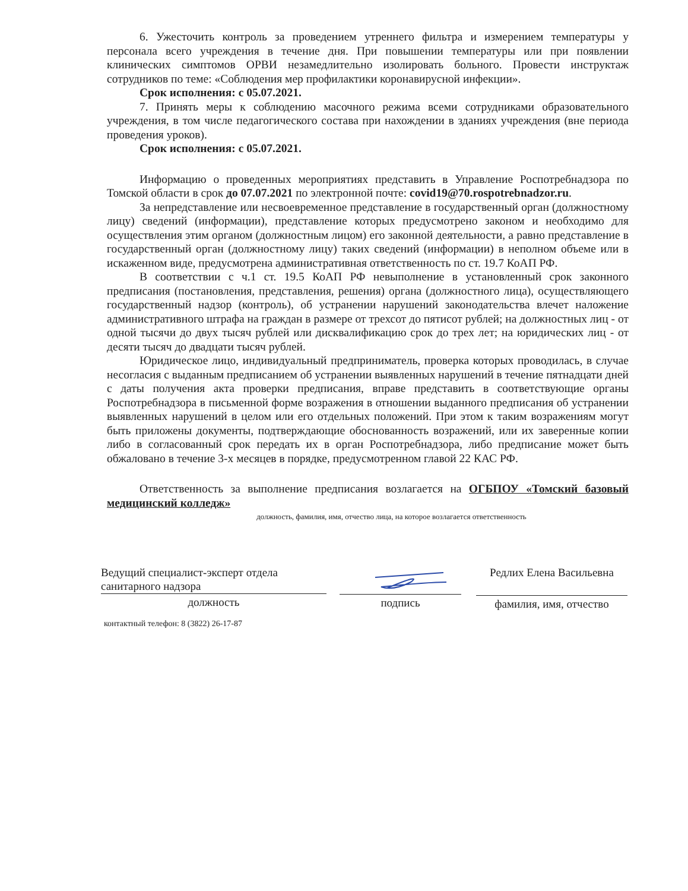6. Ужесточить контроль за проведением утреннего фильтра и измерением температуры у персонала всего учреждения в течение дня. При повышении температуры или при появлении клинических симптомов ОРВИ незамедлительно изолировать больного. Провести инструктаж сотрудников по теме: «Соблюдения мер профилактики коронавирусной инфекции».
Срок исполнения: с 05.07.2021.
7. Принять меры к соблюдению масочного режима всеми сотрудниками образовательного учреждения, в том числе педагогического состава при нахождении в зданиях учреждения (вне периода проведения уроков).
Срок исполнения: с 05.07.2021.
Информацию о проведенных мероприятиях представить в Управление Роспотребнадзора по Томской области в срок до 07.07.2021 по электронной почте: covid19@70.rospotrebnadzor.ru.
За непредставление или несвоевременное представление в государственный орган (должностному лицу) сведений (информации), представление которых предусмотрено законом и необходимо для осуществления этим органом (должностным лицом) его законной деятельности, а равно представление в государственный орган (должностному лицу) таких сведений (информации) в неполном объеме или в искаженном виде, предусмотрена административная ответственность по ст. 19.7 КоАП РФ.
В соответствии с ч.1 ст. 19.5 КоАП РФ невыполнение в установленный срок законного предписания (постановления, представления, решения) органа (должностного лица), осуществляющего государственный надзор (контроль), об устранении нарушений законодательства влечет наложение административного штрафа на граждан в размере от трехсот до пятисот рублей; на должностных лиц - от одной тысячи до двух тысяч рублей или дисквалификацию срок до трех лет; на юридических лиц - от десяти тысяч до двадцати тысяч рублей.
Юридическое лицо, индивидуальный предприниматель, проверка которых проводилась, в случае несогласия с выданным предписанием об устранении выявленных нарушений в течение пятнадцати дней с даты получения акта проверки предписания, вправе представить в соответствующие органы Роспотребнадзора в письменной форме возражения в отношении выданного предписания об устранении выявленных нарушений в целом или его отдельных положений. При этом к таким возражениям могут быть приложены документы, подтверждающие обоснованность возражений, или их заверенные копии либо в согласованный срок передать их в орган Роспотребнадзора, либо предписание может быть обжаловано в течение 3-х месяцев в порядке, предусмотренном главой 22 КАС РФ.
Ответственность за выполнение предписания возлагается на ОГБПОУ «Томский базовый медицинский колледж»
должность, фамилия, имя, отчество лица, на которое возлагается ответственность
Ведущий специалист-эксперт отдела
санитарного надзора
должность
подпись
Редлих Елена Васильевна
фамилия, имя, отчество
контактный телефон: 8 (3822) 26-17-87